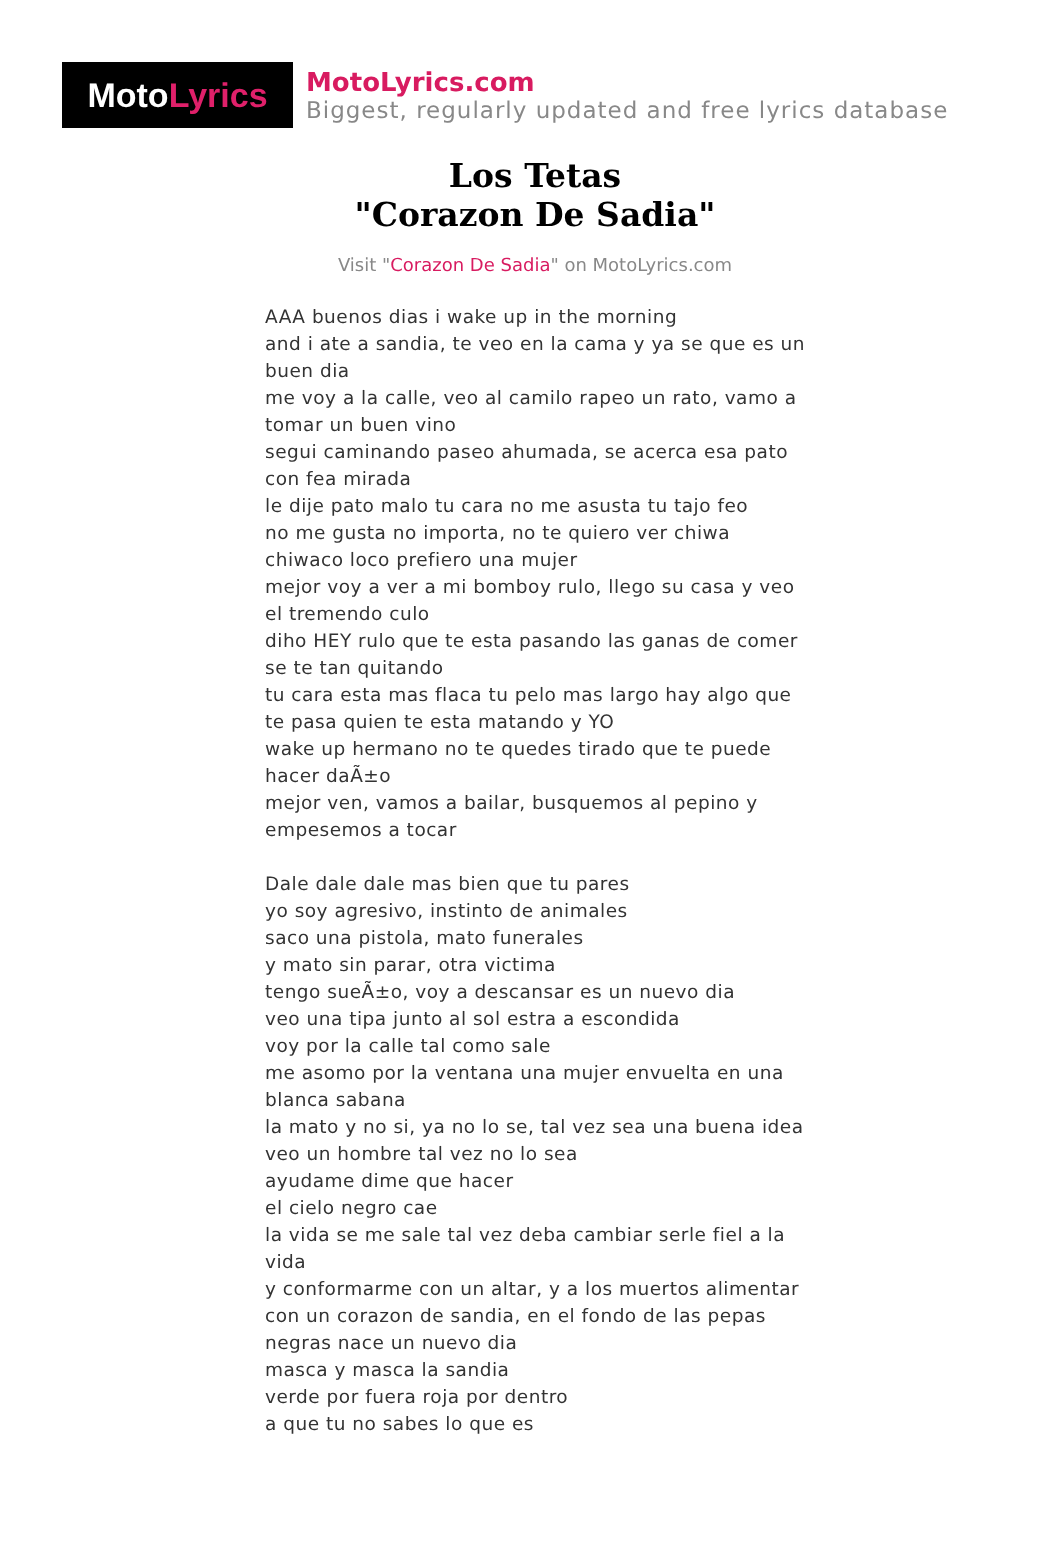Moto Lyrics
MotoLyrics.com
Biggest, regularly updated and free lyrics database
Los Tetas
"Corazon De Sadia"
Visit "Corazon De Sadia" on MotoLyrics.com
AAA buenos dias i wake up in the morning
and i ate a sandia, te veo en la cama y ya se que es un buen dia
me voy a la calle, veo al camilo rapeo un rato, vamo a tomar un buen vino
segui caminando paseo ahumada, se acerca esa pato con fea mirada
le dije pato malo tu cara no me asusta tu tajo feo
no me gusta no importa, no te quiero ver chiwa
chiwaco loco prefiero una mujer
mejor voy a ver a mi bomboy rulo, llego su casa y veo el tremendo culo
diho HEY rulo que te esta pasando las ganas de comer se te tan quitando
tu cara esta mas flaca tu pelo mas largo hay algo que te pasa quien te esta matando y YO
wake up hermano no te quedes tirado que te puede hacer daÃ±o
mejor ven, vamos a bailar, busquemos al pepino y empesemos a tocar
Dale dale dale mas bien que tu pares
yo soy agresivo, instinto de animales
saco una pistola, mato funerales
y mato sin parar, otra victima
tengo sueÃ±o, voy a descansar es un nuevo dia
veo una tipa junto al sol estra a escondida
voy por la calle tal como sale
me asomo por la ventana una mujer envuelta en una blanca sabana
la mato y no si, ya no lo se, tal vez sea una buena idea
veo un hombre tal vez no lo sea
ayudame dime que hacer
el cielo negro cae
la vida se me sale tal vez deba cambiar serle fiel a la vida
y conformarme con un altar, y a los muertos alimentar
con un corazon de sandia, en el fondo de las pepas negras nace un nuevo dia
masca y masca la sandia
verde por fuera roja por dentro
a que tu no sabes lo que es